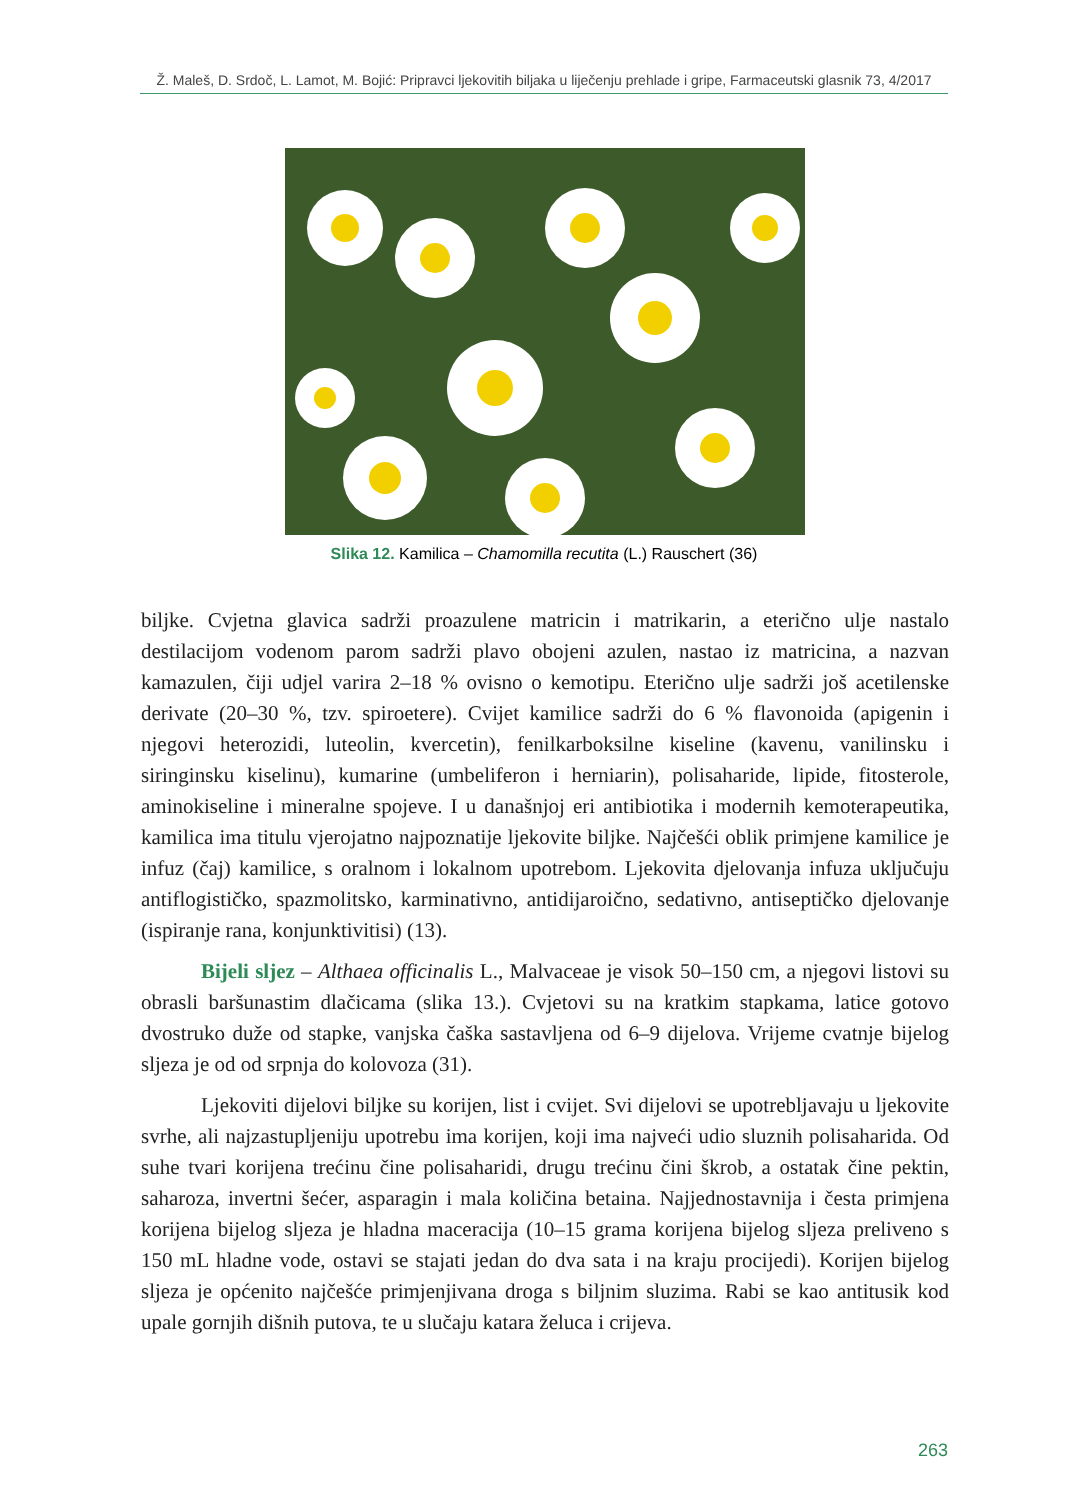Ž. Maleš, D. Srdoč, L. Lamot, M. Bojić: Pripravci ljekovitih biljaka u liječenju prehlade i gripe, Farmaceutski glasnik 73, 4/2017
Slika 12. Kamilica – Chamomilla recutita (L.) Rauschert (36)
biljke. Cvjetna glavica sadrži proazulene matricin i matrikarin, a eterično ulje nastalo destilacijom vodenom parom sadrži plavo obojeni azulen, nastao iz matricina, a nazvan kamazulen, čiji udjel varira 2–18 % ovisno o kemotipu. Eterično ulje sadrži još acetilenske derivate (20–30 %, tzv. spiroetere). Cvijet kamilice sadrži do 6 % flavonoida (apigenin i njegovi heterozidi, luteolin, kvercetin), fenilkarboksilne kiseline (kavenu, vanilinsku i siringinsku kiselinu), kumarine (umbeliferon i herniarin), polisaharide, lipide, fitosterole, aminokiseline i mineralne spojeve. I u današnjoj eri antibiotika i modernih kemoterapeutika, kamilica ima titulu vjerojatno najpoznatije ljekovite biljke. Najčešći oblik primjene kamilice je infuz (čaj) kamilice, s oralnom i lokalnom upotrebom. Ljekovita djelovanja infuza uključuju antiflogističko, spazmolitsko, karminativno, antidijaroično, sedativno, antiseptičko djelovanje (ispiranje rana, konjunktivitisi) (13).
Bijeli sljez – Althaea officinalis L., Malvaceae je visok 50–150 cm, a njegovi listovi su obrasli baršunastim dlačicama (slika 13.). Cvjetovi su na kratkim stapkama, latice gotovo dvostruko duže od stapke, vanjska čaška sastavljena od 6–9 dijelova. Vrijeme cvatnje bijelog sljeza je od od srpnja do kolovoza (31).
Ljekoviti dijelovi biljke su korijen, list i cvijet. Svi dijelovi se upotrebljavaju u ljekovite svrhe, ali najzastupljeniju upotrebu ima korijen, koji ima najveći udio sluznih polisaharida. Od suhe tvari korijena trećinu čine polisaharidi, drugu trećinu čini škrob, a ostatak čine pektin, saharoza, invertni šećer, asparagin i mala količina betaina. Najjednostavnija i česta primjena korijena bijelog sljeza je hladna maceracija (10–15 grama korijena bijelog sljeza preliveno s 150 mL hladne vode, ostavi se stajati jedan do dva sata i na kraju procijedi). Korijen bijelog sljeza je općenito najčešće primjenjivana droga s biljnim sluzima. Rabi se kao antitusik kod upale gornjih dišnih putova, te u slučaju katara želuca i crijeva.
263